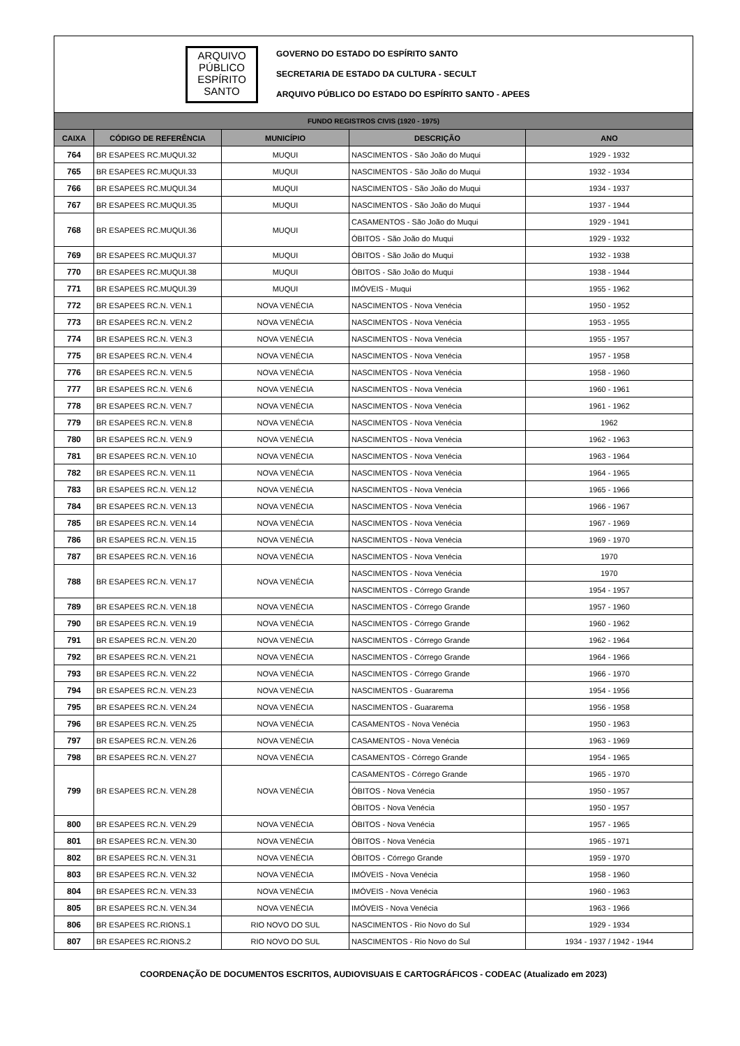ARQUIVO
PÚBLICO
ESPÍRITO
SANTO
GOVERNO DO ESTADO DO ESPÍRITO SANTO
SECRETARIA DE ESTADO DA CULTURA - SECULT
ARQUIVO PÚBLICO DO ESTADO DO ESPÍRITO SANTO - APEES
| FUNDO REGISTROS CIVIS (1920 - 1975) | | | | |
| --- | --- | --- | --- | --- |
| CAIXA | CÓDIGO DE REFERÊNCIA | MUNICÍPIO | DESCRIÇÃO | ANO |
| 764 | BR ESAPEES RC.MUQUI.32 | MUQUI | NASCIMENTOS - São João do Muqui | 1929 - 1932 |
| 765 | BR ESAPEES RC.MUQUI.33 | MUQUI | NASCIMENTOS - São João do Muqui | 1932 - 1934 |
| 766 | BR ESAPEES RC.MUQUI.34 | MUQUI | NASCIMENTOS - São João do Muqui | 1934 - 1937 |
| 767 | BR ESAPEES RC.MUQUI.35 | MUQUI | NASCIMENTOS - São João do Muqui | 1937 - 1944 |
| 768 | BR ESAPEES RC.MUQUI.36 | MUQUI | CASAMENTOS - São João do Muqui | 1929 - 1941 |
| | | | ÓBITOS - São João do Muqui | 1929 - 1932 |
| 769 | BR ESAPEES RC.MUQUI.37 | MUQUI | ÓBITOS - São João do Muqui | 1932 - 1938 |
| 770 | BR ESAPEES RC.MUQUI.38 | MUQUI | ÓBITOS - São João do Muqui | 1938 - 1944 |
| 771 | BR ESAPEES RC.MUQUI.39 | MUQUI | IMÓVEIS - Muqui | 1955 - 1962 |
| 772 | BR ESAPEES RC.N. VEN.1 | NOVA VENÉCIA | NASCIMENTOS - Nova Venécia | 1950 - 1952 |
| 773 | BR ESAPEES RC.N. VEN.2 | NOVA VENÉCIA | NASCIMENTOS - Nova Venécia | 1953 - 1955 |
| 774 | BR ESAPEES RC.N. VEN.3 | NOVA VENÉCIA | NASCIMENTOS - Nova Venécia | 1955 - 1957 |
| 775 | BR ESAPEES RC.N. VEN.4 | NOVA VENÉCIA | NASCIMENTOS - Nova Venécia | 1957 - 1958 |
| 776 | BR ESAPEES RC.N. VEN.5 | NOVA VENÉCIA | NASCIMENTOS - Nova Venécia | 1958 - 1960 |
| 777 | BR ESAPEES RC.N. VEN.6 | NOVA VENÉCIA | NASCIMENTOS - Nova Venécia | 1960 - 1961 |
| 778 | BR ESAPEES RC.N. VEN.7 | NOVA VENÉCIA | NASCIMENTOS - Nova Venécia | 1961 - 1962 |
| 779 | BR ESAPEES RC.N. VEN.8 | NOVA VENÉCIA | NASCIMENTOS - Nova Venécia | 1962 |
| 780 | BR ESAPEES RC.N. VEN.9 | NOVA VENÉCIA | NASCIMENTOS - Nova Venécia | 1962 - 1963 |
| 781 | BR ESAPEES RC.N. VEN.10 | NOVA VENÉCIA | NASCIMENTOS - Nova Venécia | 1963 - 1964 |
| 782 | BR ESAPEES RC.N. VEN.11 | NOVA VENÉCIA | NASCIMENTOS - Nova Venécia | 1964 - 1965 |
| 783 | BR ESAPEES RC.N. VEN.12 | NOVA VENÉCIA | NASCIMENTOS - Nova Venécia | 1965 - 1966 |
| 784 | BR ESAPEES RC.N. VEN.13 | NOVA VENÉCIA | NASCIMENTOS - Nova Venécia | 1966 - 1967 |
| 785 | BR ESAPEES RC.N. VEN.14 | NOVA VENÉCIA | NASCIMENTOS - Nova Venécia | 1967 - 1969 |
| 786 | BR ESAPEES RC.N. VEN.15 | NOVA VENÉCIA | NASCIMENTOS - Nova Venécia | 1969 - 1970 |
| 787 | BR ESAPEES RC.N. VEN.16 | NOVA VENÉCIA | NASCIMENTOS - Nova Venécia | 1970 |
| 788 | BR ESAPEES RC.N. VEN.17 | NOVA VENÉCIA | NASCIMENTOS - Nova Venécia | 1970 |
| | | | NASCIMENTOS - Córrego Grande | 1954 - 1957 |
| 789 | BR ESAPEES RC.N. VEN.18 | NOVA VENÉCIA | NASCIMENTOS - Córrego Grande | 1957 - 1960 |
| 790 | BR ESAPEES RC.N. VEN.19 | NOVA VENÉCIA | NASCIMENTOS - Córrego Grande | 1960 - 1962 |
| 791 | BR ESAPEES RC.N. VEN.20 | NOVA VENÉCIA | NASCIMENTOS - Córrego Grande | 1962 - 1964 |
| 792 | BR ESAPEES RC.N. VEN.21 | NOVA VENÉCIA | NASCIMENTOS - Córrego Grande | 1964 - 1966 |
| 793 | BR ESAPEES RC.N. VEN.22 | NOVA VENÉCIA | NASCIMENTOS - Córrego Grande | 1966 - 1970 |
| 794 | BR ESAPEES RC.N. VEN.23 | NOVA VENÉCIA | NASCIMENTOS - Guararema | 1954 - 1956 |
| 795 | BR ESAPEES RC.N. VEN.24 | NOVA VENÉCIA | NASCIMENTOS - Guararema | 1956 - 1958 |
| 796 | BR ESAPEES RC.N. VEN.25 | NOVA VENÉCIA | CASAMENTOS - Nova Venécia | 1950 - 1963 |
| 797 | BR ESAPEES RC.N. VEN.26 | NOVA VENÉCIA | CASAMENTOS - Nova Venécia | 1963 - 1969 |
| 798 | BR ESAPEES RC.N. VEN.27 | NOVA VENÉCIA | CASAMENTOS - Córrego Grande | 1954 - 1965 |
| 799 | BR ESAPEES RC.N. VEN.28 | NOVA VENÉCIA | CASAMENTOS - Córrego Grande | 1965 - 1970 |
| | | | ÓBITOS - Nova Venécia | 1950 - 1957 |
| | | | ÓBITOS - Nova Venécia | 1950 - 1957 |
| 800 | BR ESAPEES RC.N. VEN.29 | NOVA VENÉCIA | ÓBITOS - Nova Venécia | 1957 - 1965 |
| 801 | BR ESAPEES RC.N. VEN.30 | NOVA VENÉCIA | ÓBITOS - Nova Venécia | 1965 - 1971 |
| 802 | BR ESAPEES RC.N. VEN.31 | NOVA VENÉCIA | ÓBITOS - Córrego Grande | 1959 - 1970 |
| 803 | BR ESAPEES RC.N. VEN.32 | NOVA VENÉCIA | IMÓVEIS - Nova Venécia | 1958 - 1960 |
| 804 | BR ESAPEES RC.N. VEN.33 | NOVA VENÉCIA | IMÓVEIS - Nova Venécia | 1960 - 1963 |
| 805 | BR ESAPEES RC.N. VEN.34 | NOVA VENÉCIA | IMÓVEIS - Nova Venécia | 1963 - 1966 |
| 806 | BR ESAPEES RC.RIONS.1 | RIO NOVO DO SUL | NASCIMENTOS - Rio Novo do Sul | 1929 - 1934 |
| 807 | BR ESAPEES RC.RIONS.2 | RIO NOVO DO SUL | NASCIMENTOS - Rio Novo do Sul | 1934 - 1937 / 1942 - 1944 |
COORDENAÇÃO DE DOCUMENTOS ESCRITOS, AUDIOVISUAIS E CARTOGRÁFICOS - CODEAC (Atualizado em 2023)